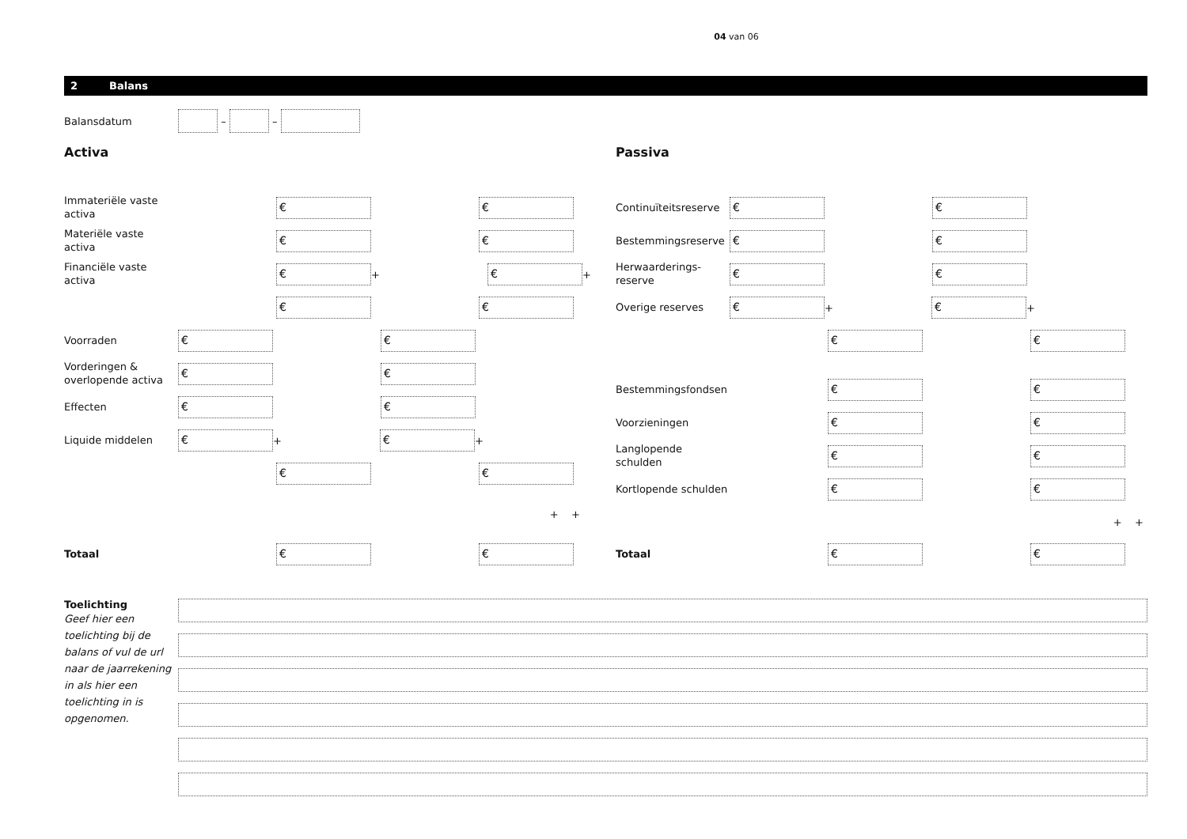04 van 06
2 Balans
Balansdatum
– –
Activa
Immateriële vaste activa
€ €
Materiële vaste activa
€ €
Financiële vaste activa
€
+
€
+
€ €
Voorraden
€ €
Vorderingen & overlopende activa
€ €
Effecten
€ €
Liquide middelen
€
+
€
+
€ €
+ +
Totaal
€ €
Passiva
Continuïteitsreserve
€ €
Bestemmingsreserve
€ €
Herwaarderings-
reserve
€ €
Overige reserves
€
+
€
+
€ €
Bestemmingsfondsen
€ €
Voorzieningen
€ €
Langlopende schulden
€ €
Kortlopende schulden
€ €
+ +
Totaal
€ €
Toelichting
Geef hier een toelichting bij de balans of vul de url naar de jaarrekening in als hier een toelichting in is opgenomen.